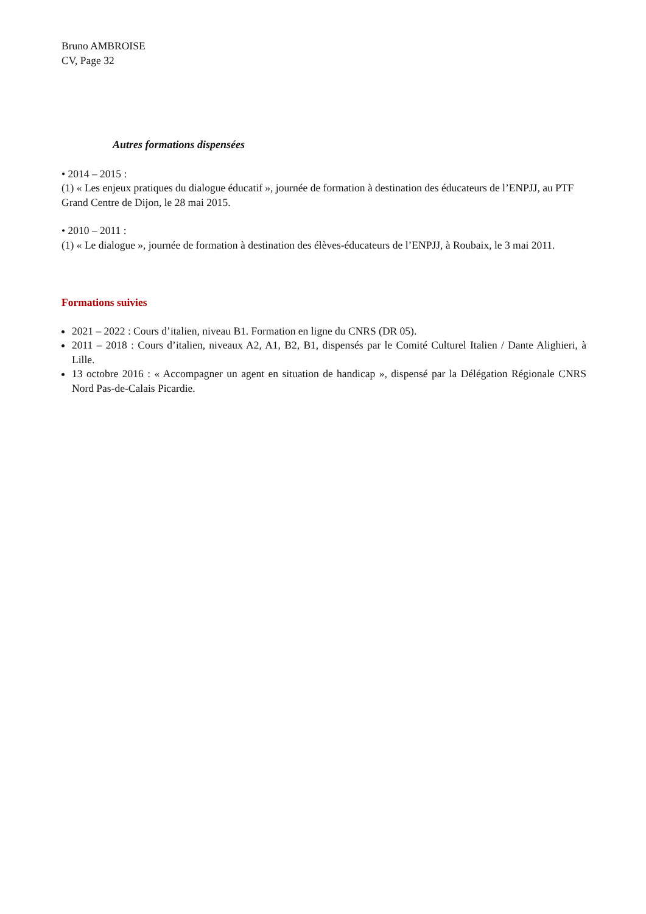Bruno AMBROISE
CV, Page 32
Autres formations dispensées
• 2014 – 2015 :
(1) « Les enjeux pratiques du dialogue éducatif », journée de formation à destination des éducateurs de l’ENPJJ, au PTF Grand Centre de Dijon, le 28 mai 2015.
• 2010 – 2011 :
(1) « Le dialogue », journée de formation à destination des élèves-éducateurs de l’ENPJJ, à Roubaix, le 3 mai 2011.
Formations suivies
2021 – 2022 : Cours d’italien, niveau B1. Formation en ligne du CNRS (DR 05).
2011 – 2018 : Cours d’italien, niveaux A2, A1, B2, B1, dispensés par le Comité Culturel Italien / Dante Alighieri, à Lille.
13 octobre 2016 : « Accompagner un agent en situation de handicap », dispensé par la Délégation Régionale CNRS Nord Pas-de-Calais Picardie.